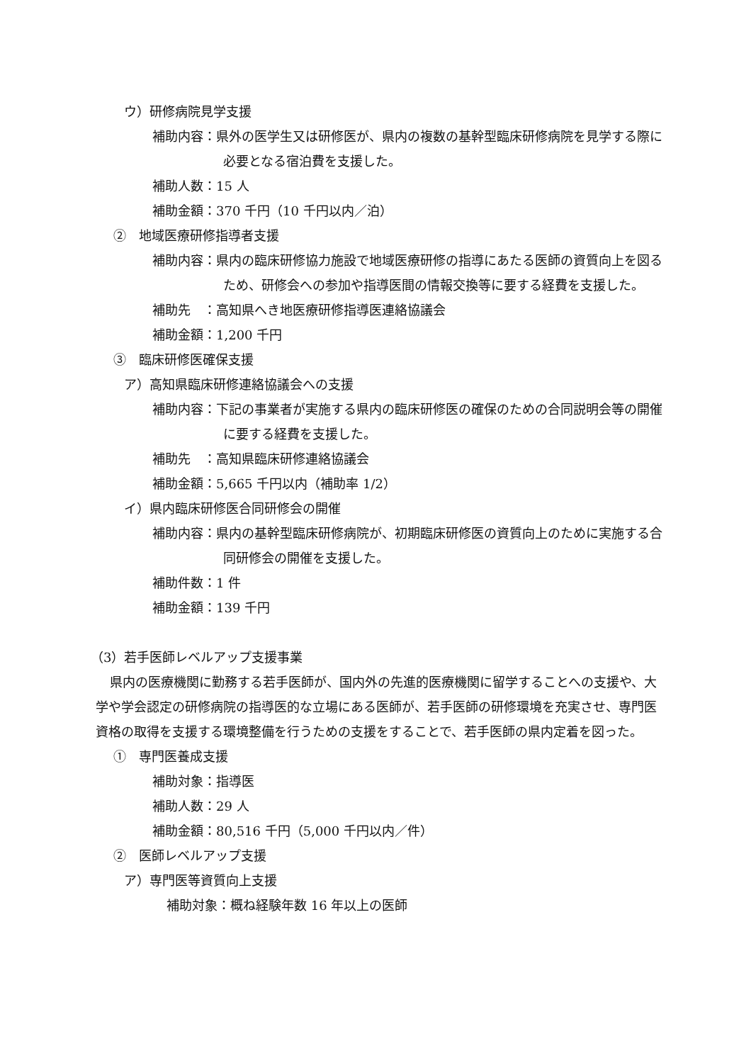ウ）研修病院見学支援
補助内容：県外の医学生又は研修医が、県内の複数の基幹型臨床研修病院を見学する際に必要となる宿泊費を支援した。
補助人数：15 人
補助金額：370 千円（10 千円以内／泊）
②　地域医療研修指導者支援
補助内容：県内の臨床研修協力施設で地域医療研修の指導にあたる医師の資質向上を図るため、研修会への参加や指導医間の情報交換等に要する経費を支援した。
補助先　：高知県へき地医療研修指導医連絡協議会
補助金額：1,200 千円
③　臨床研修医確保支援
ア）高知県臨床研修連絡協議会への支援
補助内容：下記の事業者が実施する県内の臨床研修医の確保のための合同説明会等の開催に要する経費を支援した。
補助先　：高知県臨床研修連絡協議会
補助金額：5,665 千円以内（補助率 1/2）
イ）県内臨床研修医合同研修会の開催
補助内容：県内の基幹型臨床研修病院が、初期臨床研修医の資質向上のために実施する合同研修会の開催を支援した。
補助件数：1 件
補助金額：139 千円
（3）若手医師レベルアップ支援事業
県内の医療機関に勤務する若手医師が、国内外の先進的医療機関に留学することへの支援や、大学や学会認定の研修病院の指導医的な立場にある医師が、若手医師の研修環境を充実させ、専門医資格の取得を支援する環境整備を行うための支援をすることで、若手医師の県内定着を図った。
①　専門医養成支援
補助対象：指導医
補助人数：29 人
補助金額：80,516 千円（5,000 千円以内／件）
②　医師レベルアップ支援
ア）専門医等資質向上支援
補助対象：概ね経験年数 16 年以上の医師